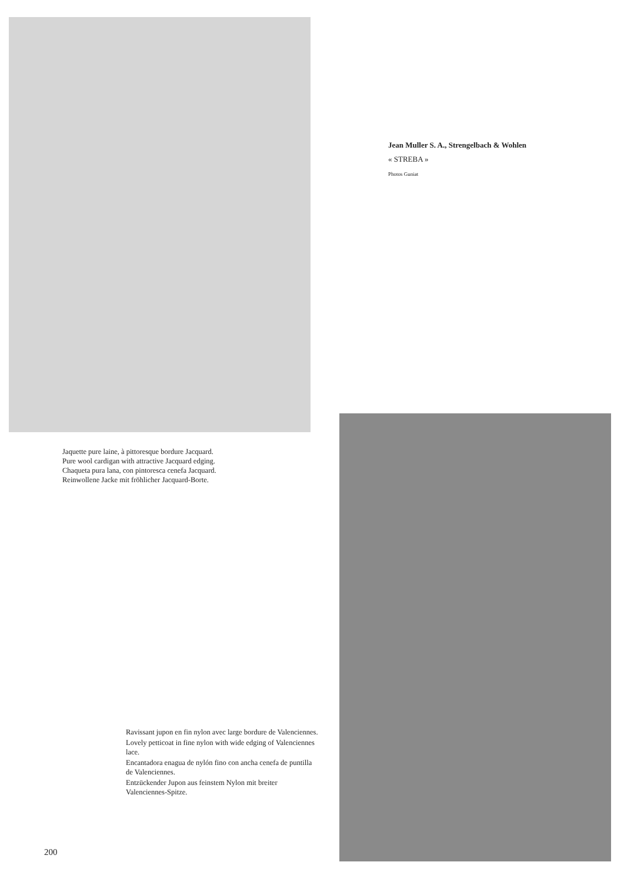Jean Muller S. A., Strengelbach & Wohlen
« STREBA »
Photos Guniat
Jaquette pure laine, à pittoresque bordure Jacquard.
Pure wool cardigan with attractive Jacquard edging.
Chaqueta pura lana, con pintoresca cenefa Jacquard.
Reinwollene Jacke mit fröhlicher Jacquard-Borte.
Ravissant jupon en fin nylon avec large bordure de Valenciennes.
Lovely petticoat in fine nylon with wide edging of Valenciennes lace.
Encantadora enagua de nylón fino con ancha cenefa de puntilla de Valenciennes.
Entzückender Jupon aus feinstem Nylon mit breiter Valenciennes-Spitze.
200